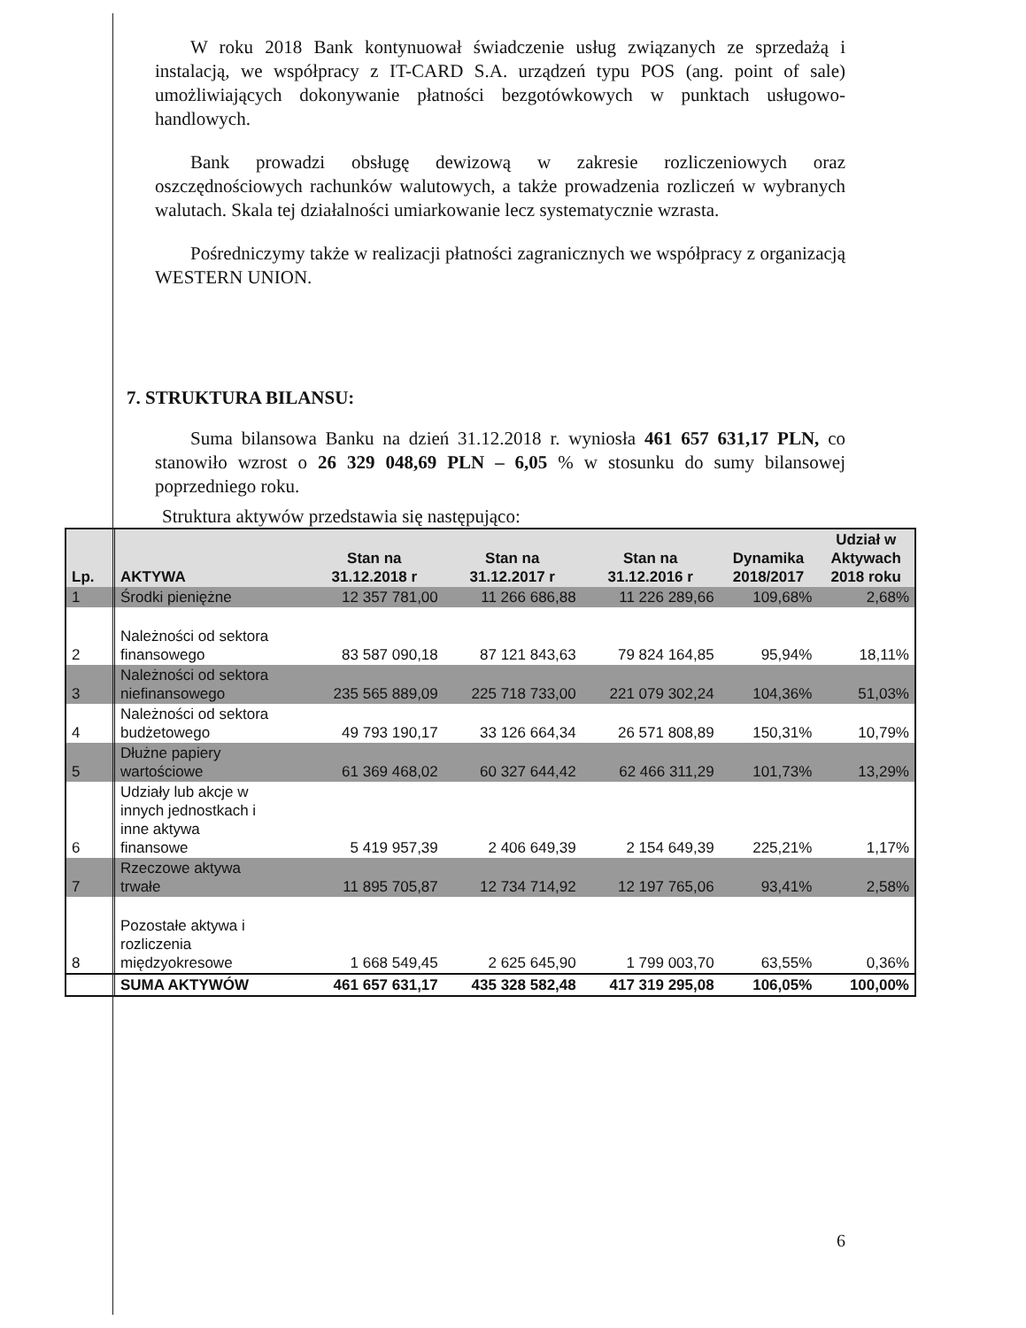W roku 2018 Bank kontynuował świadczenie usług związanych ze sprzedażą i instalacją, we współpracy z IT-CARD S.A. urządzeń typu POS (ang. point of sale) umożliwiających dokonywanie płatności bezgotówkowych w punktach usługowo-handlowych.
Bank prowadzi obsługę dewizową w zakresie rozliczeniowych oraz oszczędnościowych rachunków walutowych, a także prowadzenia rozliczeń w wybranych walutach. Skala tej działalności umiarkowanie lecz systematycznie wzrasta.
Pośredniczymy także w realizacji płatności zagranicznych we współpracy z organizacją WESTERN UNION.
7. STRUKTURA BILANSU:
Suma bilansowa Banku na dzień 31.12.2018 r. wyniosła 461 657 631,17 PLN, co stanowiło wzrost o 26 329 048,69 PLN – 6,05 % w stosunku do sumy bilansowej poprzedniego roku.
Struktura aktywów przedstawia się następująco:
| Lp. | AKTYWA | Stan na 31.12.2018 r | Stan na 31.12.2017 r | Stan na 31.12.2016 r | Dynamika 2018/2017 | Udział w Aktywach 2018 roku |
| --- | --- | --- | --- | --- | --- | --- |
| 1 | Środki pieniężne | 12 357 781,00 | 11 266 686,88 | 11 226 289,66 | 109,68% | 2,68% |
| 2 | Należności od sektora finansowego | 83 587 090,18 | 87 121 843,63 | 79 824 164,85 | 95,94% | 18,11% |
| 3 | Należności od sektora niefinansowego | 235 565 889,09 | 225 718 733,00 | 221 079 302,24 | 104,36% | 51,03% |
| 4 | Należności od sektora budżetowego | 49 793 190,17 | 33 126 664,34 | 26 571 808,89 | 150,31% | 10,79% |
| 5 | Dłużne papiery wartościowe | 61 369 468,02 | 60 327 644,42 | 62 466 311,29 | 101,73% | 13,29% |
| 6 | Udziały lub akcje w innych jednostkach i inne aktywa finansowe | 5 419 957,39 | 2 406 649,39 | 2 154 649,39 | 225,21% | 1,17% |
| 7 | Rzeczowe aktywa trwałe | 11 895 705,87 | 12 734 714,92 | 12 197 765,06 | 93,41% | 2,58% |
| 8 | Pozostałe aktywa i rozliczenia międzyokresowe | 1 668 549,45 | 2 625 645,90 | 1 799 003,70 | 63,55% | 0,36% |
| | SUMA AKTYWÓW | 461 657 631,17 | 435 328 582,48 | 417 319 295,08 | 106,05% | 100,00% |
6